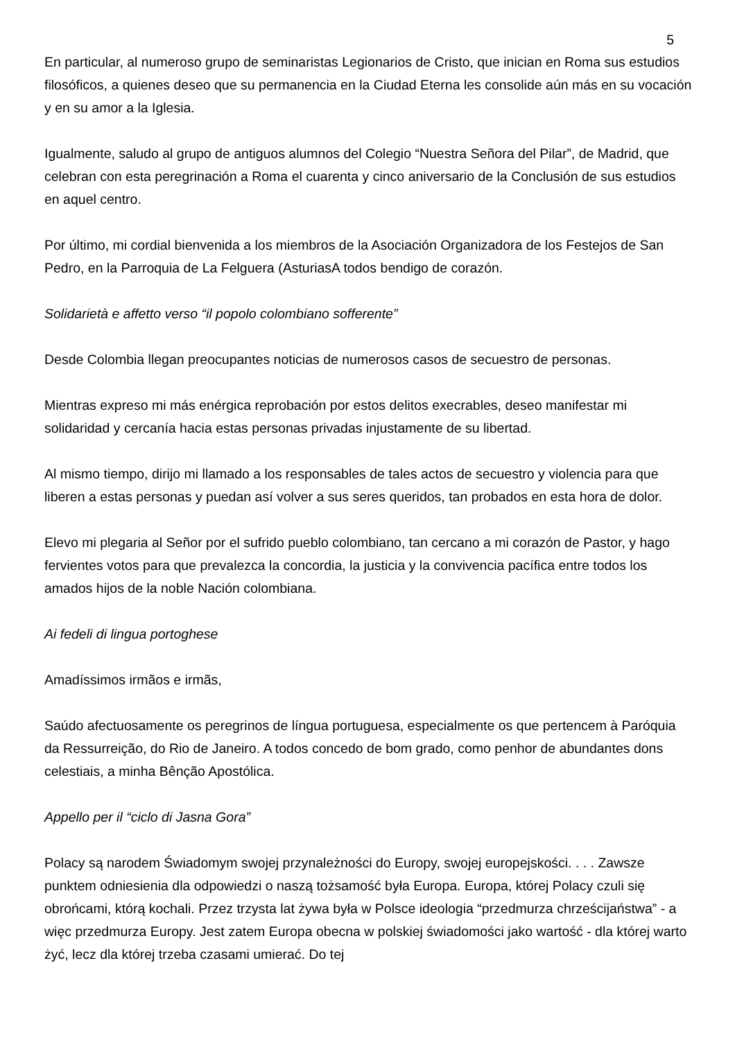5
En particular, al numeroso grupo de seminaristas Legionarios de Cristo, que inician en Roma sus estudios filosóficos, a quienes deseo que su permanencia en la Ciudad Eterna les consolide aún más en su vocación y en su amor a la Iglesia.
Igualmente, saludo al grupo de antiguos alumnos del Colegio “Nuestra Señora del Pilar”, de Madrid, que celebran con esta peregrinación a Roma el cuarenta y cinco aniversario de la Conclusión de sus estudios en aquel centro.
Por último, mi cordial bienvenida a los miembros de la Asociación Organizadora de los Festejos de San Pedro, en la Parroquia de La Felguera (AsturiasA todos bendigo de corazón.
Solidarietà e affetto verso “il popolo colombiano sofferente”
Desde Colombia llegan preocupantes noticias de numerosos casos de secuestro de personas.
Mientras expreso mi más enérgica reprobación por estos delitos execrables, deseo manifestar mi solidaridad y cercanía hacia estas personas privadas injustamente de su libertad.
Al mismo tiempo, dirijo mi llamado a los responsables de tales actos de secuestro y violencia para que liberen a estas personas y puedan así volver a sus seres queridos, tan probados en esta hora de dolor.
Elevo mi plegaria al Señor por el sufrido pueblo colombiano, tan cercano a mi corazón de Pastor, y hago fervientes votos para que prevalezca la concordia, la justicia y la convivencia pacífica entre todos los amados hijos de la noble Nación colombiana.
Ai fedeli di lingua portoghese
Amadíssimos irmãos e irmãs,
Saúdo afectuosamente os peregrinos de língua portuguesa, especialmente os que pertencem à Paróquia da Ressurreição, do Rio de Janeiro. A todos concedo de bom grado, como penhor de abundantes dons celestiais, a minha Bênção Apostólica.
Appello per il “ciclo di Jasna Gora”
Polacy są narodem Świadomym swojej przynależności do Europy, swojej europejskości. . . . Zawsze punktem odniesienia dla odpowiedzi o naszą tożsamość była Europa. Europa, której Polacy czuli się obrońcami, którą kochali. Przez trzysta lat żywa była w Polsce ideologia “przedmurza chrześcijaństwa” - a więc przedmurza Europy. Jest zatem Europa obecna w polskiej świadomości jako wartość - dla której warto żyć, lecz dla której trzeba czasami umierać. Do tej